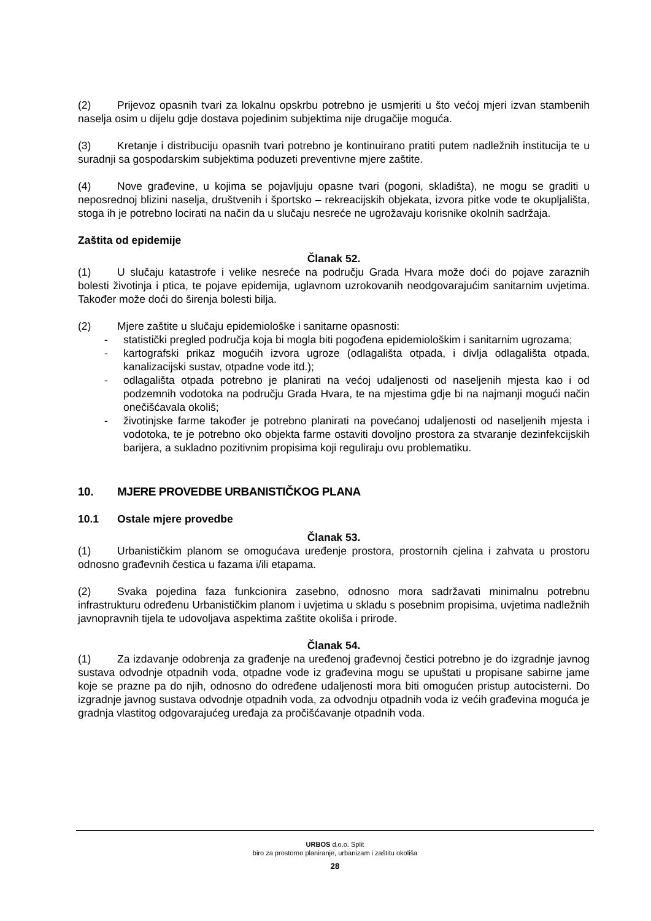(2) Prijevoz opasnih tvari za lokalnu opskrbu potrebno je usmjeriti u što većoj mjeri izvan stambenih naselja osim u dijelu gdje dostava pojedinim subjektima nije drugačije moguća.
(3) Kretanje i distribuciju opasnih tvari potrebno je kontinuirano pratiti putem nadležnih institucija te u suradnji sa gospodarskim subjektima poduzeti preventivne mjere zaštite.
(4) Nove građevine, u kojima se pojavljuju opasne tvari (pogoni, skladišta), ne mogu se graditi u neposrednoj blizini naselja, društvenih i športsko – rekreacijskih objekata, izvora pitke vode te okupljališta, stoga ih je potrebno locirati na način da u slučaju nesreće ne ugrožavaju korisnike okolnih sadržaja.
Zaštita od epidemije
Članak 52.
(1) U slučaju katastrofe i velike nesreće na području Grada Hvara može doći do pojave zaraznih bolesti životinja i ptica, te pojave epidemija, uglavnom uzrokovanih neodgovarajućim sanitarnim uvjetima. Također može doći do širenja bolesti bilja.
(2) Mjere zaštite u slučaju epidemiološke i sanitarne opasnosti:
- statistički pregled područja koja bi mogla biti pogođena epidemiološkim i sanitarnim ugrozama;
- kartografski prikaz mogućih izvora ugroze (odlagališta otpada, i divlja odlagališta otpada, kanalizacijski sustav, otpadne vode itd.);
- odlagališta otpada potrebno je planirati na većoj udaljenosti od naseljenih mjesta kao i od podzemnih vodotoka na području Grada Hvara, te na mjestima gdje bi na najmanji mogući način onečišćavala okoliš;
- životinjske farme također je potrebno planirati na povećanoj udaljenosti od naseljenih mjesta i vodotoka, te je potrebno oko objekta farme ostaviti dovoljno prostora za stvaranje dezinfekcijskih barijera, a sukladno pozitivnim propisima koji reguliraju ovu problematiku.
10. MJERE PROVEDBE URBANISTIČKOG PLANA
10.1 Ostale mjere provedbe
Članak 53.
(1) Urbanističkim planom se omogućava uređenje prostora, prostornih cjelina i zahvata u prostoru odnosno građevnih čestica u fazama i/ili etapama.
(2) Svaka pojedina faza funkcionira zasebno, odnosno mora sadržavati minimalnu potrebnu infrastrukturu određenu Urbanističkim planom i uvjetima u skladu s posebnim propisima, uvjetima nadležnih javnopravnih tijela te udovoljava aspektima zaštite okoliša i prirode.
Članak 54.
(1) Za izdavanje odobrenja za građenje na uređenoj građevnoj čestici potrebno je do izgradnje javnog sustava odvodnje otpadnih voda, otpadne vode iz građevina mogu se upuštati u propisane sabirne jame koje se prazne pa do njih, odnosno do određene udaljenosti mora biti omogućen pristup autocisterni. Do izgradnje javnog sustava odvodnje otpadnih voda, za odvodnju otpadnih voda iz većih građevina moguća je gradnja vlastitog odgovarajućeg uređaja za pročišćavanje otpadnih voda.
URBOS d.o.o. Split
biro za prostorno planiranje, urbanizam i zaštitu okoliša
28